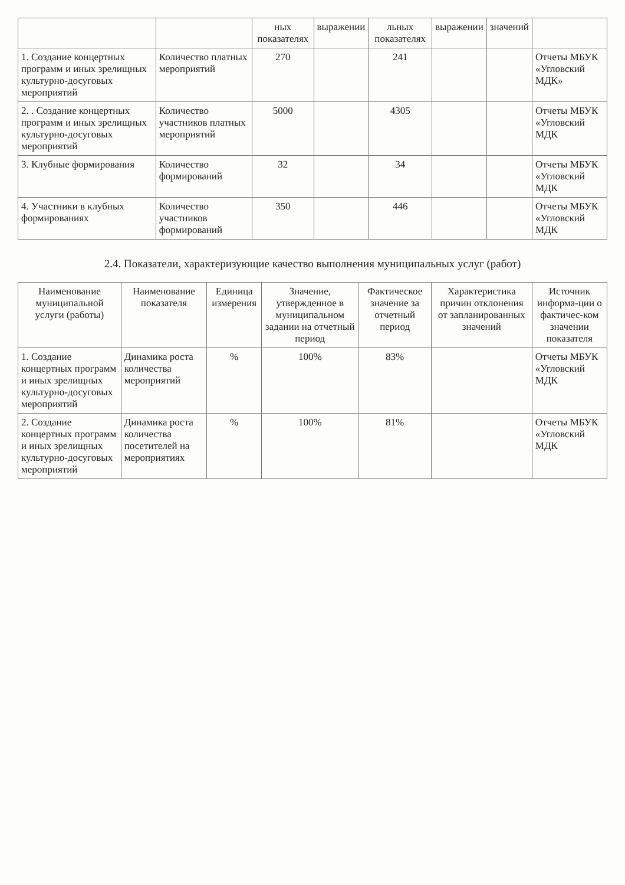| | | ных показателях | выражении | льных показателях | выражении | значений | |
| --- | --- | --- | --- | --- | --- | --- | --- |
| 1. Создание концертных программ и иных зрелищных культурно-досуговых мероприятий | Количество платных мероприятий | 270 | | 241 | | | Отчеты МБУК «Угловский МДК» |
| 2. . Создание концертных программ и иных зрелищных культурно-досуговых мероприятий | Количество участников платных мероприятий | 5000 | | 4305 | | | Отчеты МБУК «Угловский МДК |
| 3. Клубные формирования | Количество формирований | 32 | | 34 | | | Отчеты МБУК «Угловский МДК |
| 4. Участники в клубных формированиях | Количество участников формирований | 350 | | 446 | | | Отчеты МБУК «Угловский МДК |
2.4. Показатели, характеризующие качество выполнения муниципальных услуг (работ)
| Наименование муниципальной услуги (работы) | Наименование показателя | Единица измерения | Значение, утвержденное в муниципальном задании на отчетный период | Фактическое значение за отчетный период | Характеристика причин отклонения от запланированных значений | Источник информа-ции о фактичес-ком значении показателя |
| --- | --- | --- | --- | --- | --- | --- |
| 1. Создание концертных программ и иных зрелищных культурно-досуговых мероприятий | Динамика роста количества мероприятий | % | 100% | 83% | | Отчеты МБУК «Угловский МДК |
| 2. Создание концертных программ и иных зрелищных культурно-досуговых мероприятий | Динамика роста количества посетителей на мероприятиях | % | 100% | 81% | | Отчеты МБУК «Угловский МДК |